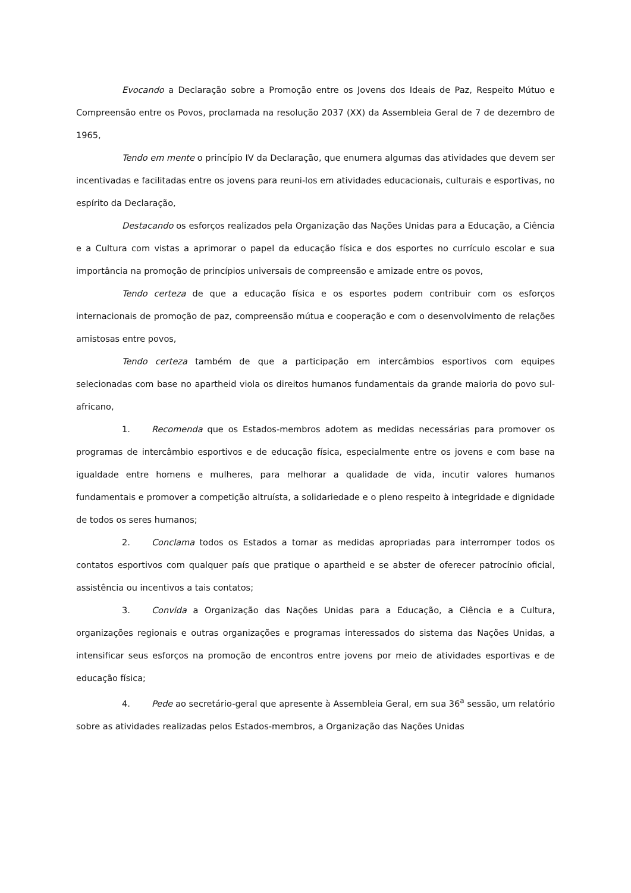Evocando a Declaração sobre a Promoção entre os Jovens dos Ideais de Paz, Respeito Mútuo e Compreensão entre os Povos, proclamada na resolução 2037 (XX) da Assembleia Geral de 7 de dezembro de 1965,
Tendo em mente o princípio IV da Declaração, que enumera algumas das atividades que devem ser incentivadas e facilitadas entre os jovens para reuni-los em atividades educacionais, culturais e esportivas, no espírito da Declaração,
Destacando os esforços realizados pela Organização das Nações Unidas para a Educação, a Ciência e a Cultura com vistas a aprimorar o papel da educação física e dos esportes no currículo escolar e sua importância na promoção de princípios universais de compreensão e amizade entre os povos,
Tendo certeza de que a educação física e os esportes podem contribuir com os esforços internacionais de promoção de paz, compreensão mútua e cooperação e com o desenvolvimento de relações amistosas entre povos,
Tendo certeza também de que a participação em intercâmbios esportivos com equipes selecionadas com base no apartheid viola os direitos humanos fundamentais da grande maioria do povo sul-africano,
1. Recomenda que os Estados-membros adotem as medidas necessárias para promover os programas de intercâmbio esportivos e de educação física, especialmente entre os jovens e com base na igualdade entre homens e mulheres, para melhorar a qualidade de vida, incutir valores humanos fundamentais e promover a competição altruísta, a solidariedade e o pleno respeito à integridade e dignidade de todos os seres humanos;
2. Conclama todos os Estados a tomar as medidas apropriadas para interromper todos os contatos esportivos com qualquer país que pratique o apartheid e se abster de oferecer patrocínio oficial, assistência ou incentivos a tais contatos;
3. Convida a Organização das Nações Unidas para a Educação, a Ciência e a Cultura, organizações regionais e outras organizações e programas interessados do sistema das Nações Unidas, a intensificar seus esforços na promoção de encontros entre jovens por meio de atividades esportivas e de educação física;
4. Pede ao secretário-geral que apresente à Assembleia Geral, em sua 36<sup>a</sup> sessão, um relatório sobre as atividades realizadas pelos Estados-membros, a Organização das Nações Unidas